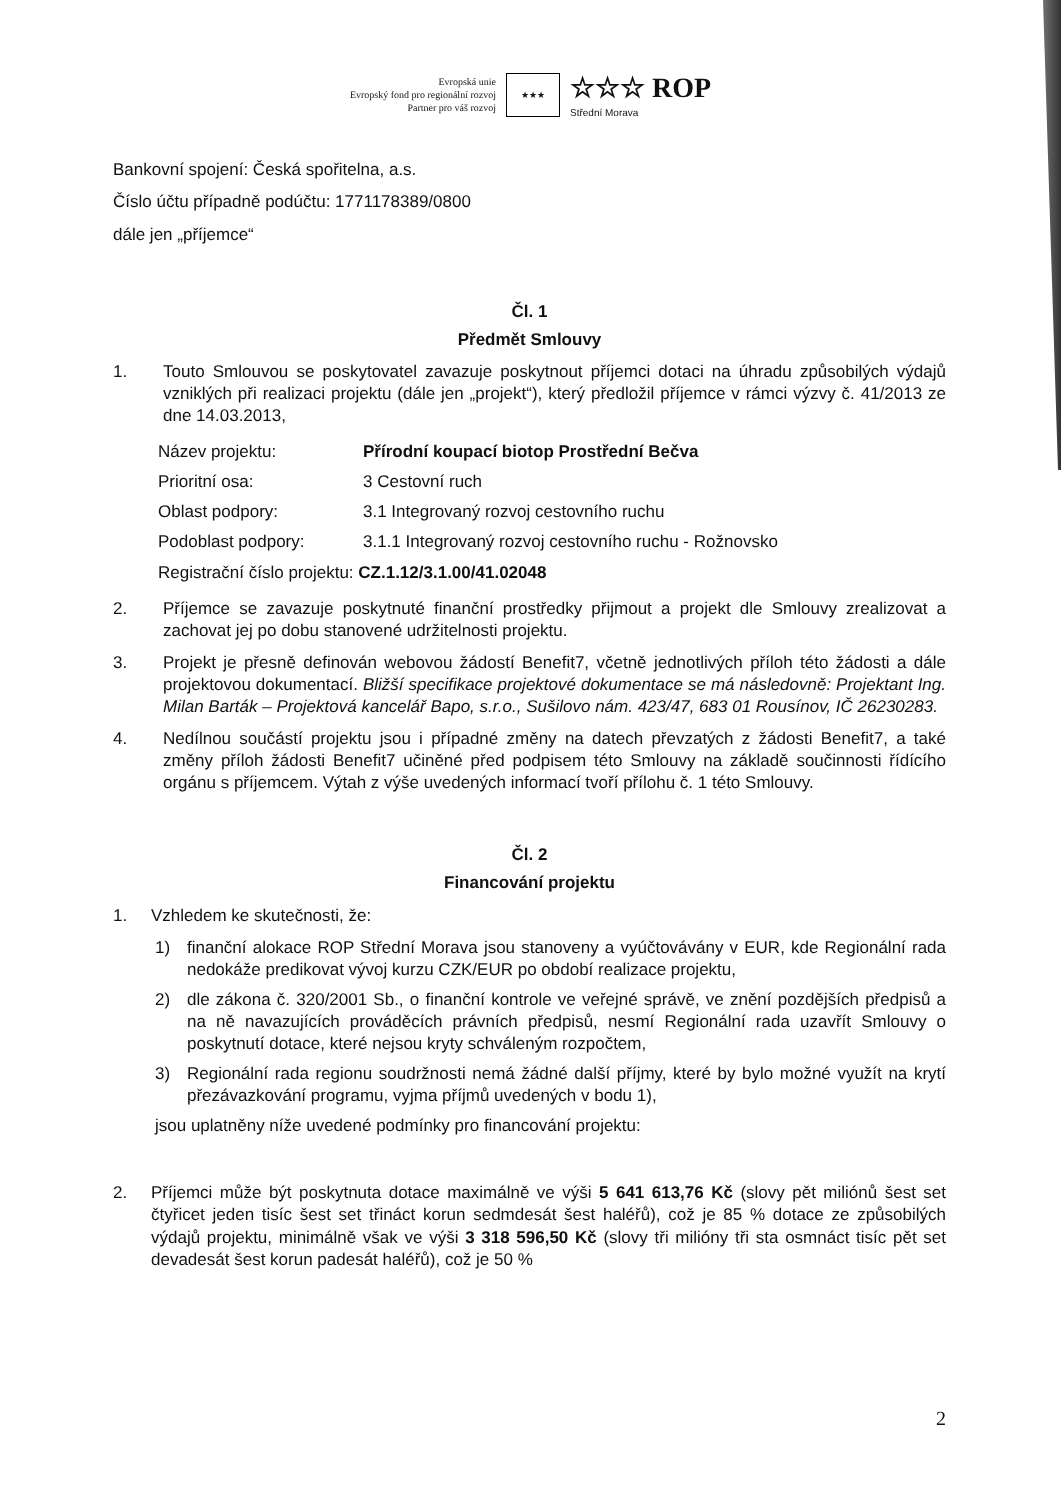Evropská unie
Evropský fond pro regionální rozvoj
Partner pro váš rozvoj
★★★
☆☆☆ ROP
Střední Morava
Bankovní spojení: Česká spořitelna, a.s.
Číslo účtu případně podúčtu: 1771178389/0800
dále jen „příjemce“
Čl. 1
Předmět Smlouvy
1. Touto Smlouvou se poskytovatel zavazuje poskytnout příjemci dotaci na úhradu způsobilých výdajů vzniklých při realizaci projektu (dále jen „projekt“), který předložil příjemce v rámci výzvy č. 41/2013 ze dne 14.03.2013,
| Název projektu: | Přírodní koupací biotop Prostřední Bečva |
| Prioritní osa: | 3 Cestovní ruch |
| Oblast podpory: | 3.1 Integrovaný rozvoj cestovního ruchu |
| Podoblast podpory: | 3.1.1 Integrovaný rozvoj cestovního ruchu - Rožnovsko |
| Registrační číslo projektu: CZ.1.12/3.1.00/41.02048 | |
2. Příjemce se zavazuje poskytnuté finanční prostředky přijmout a projekt dle Smlouvy zrealizovat a zachovat jej po dobu stanovené udržitelnosti projektu.
3. Projekt je přesně definován webovou žádostí Benefit7, včetně jednotlivých příloh této žádosti a dále projektovou dokumentací. Bližší specifikace projektové dokumentace se má následovně: Projektant Ing. Milan Barták – Projektová kancelář Bapo, s.r.o., Sušilovo nám. 423/47, 683 01 Rousínov, IČ 26230283.
4. Nedílnou součástí projektu jsou i případné změny na datech převzatých z žádosti Benefit7, a také změny příloh žádosti Benefit7 učiněné před podpisem této Smlouvy na základě součinnosti řídícího orgánu s příjemcem. Výtah z výše uvedených informací tvoří přílohu č. 1 této Smlouvy.
Čl. 2
Financování projektu
1. Vzhledem ke skutečnosti, že:
1) finanční alokace ROP Střední Morava jsou stanoveny a vyúčtovávány v EUR, kde Regionální rada nedokáže predikovat vývoj kurzu CZK/EUR po období realizace projektu,
2) dle zákona č. 320/2001 Sb., o finanční kontrole ve veřejné správě, ve znění pozdějších předpisů a na ně navazujících prováděcích právních předpisů, nesmí Regionální rada uzavřít Smlouvy o poskytnutí dotace, které nejsou kryty schváleným rozpočtem,
3) Regionální rada regionu soudržnosti nemá žádné další příjmy, které by bylo možné využít na krytí přezávazkování programu, vyjma příjmů uvedených v bodu 1),
jsou uplatněny níže uvedené podmínky pro financování projektu:
2. Příjemci může být poskytnuta dotace maximálně ve výši 5 641 613,76 Kč (slovy pět miliónů šest set čtyřicet jeden tisíc šest set třináct korun sedmdesát šest haléřů), což je 85 % dotace ze způsobilých výdajů projektu, minimálně však ve výši 3 318 596,50 Kč (slovy tři milióny tři sta osmnáct tisíc pět set devadesát šest korun padesát haléřů), což je 50 %
2